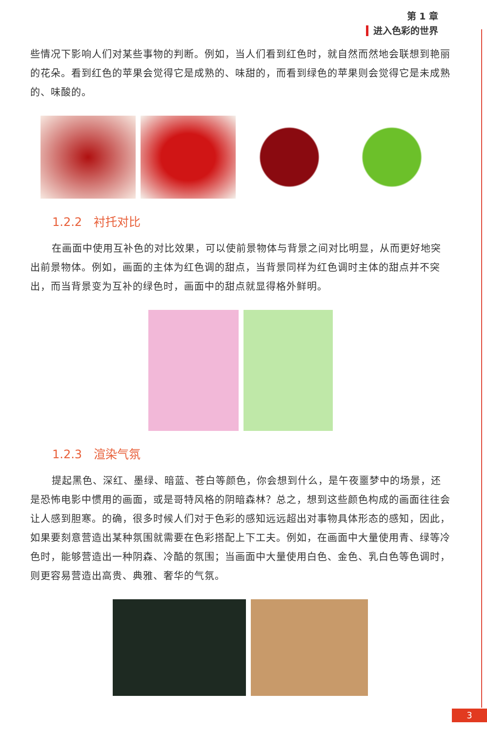第 1 章
进入色彩的世界
些情况下影响人们对某些事物的判断。例如，当人们看到红色时，就自然而然地会联想到艳丽的花朵。看到红色的苹果会觉得它是成熟的、味甜的，而看到绿色的苹果则会觉得它是未成熟的、味酸的。
1.2.2　衬托对比
在画面中使用互补色的对比效果，可以使前景物体与背景之间对比明显，从而更好地突出前景物体。例如，画面的主体为红色调的甜点，当背景同样为红色调时主体的甜点并不突出，而当背景变为互补的绿色时，画面中的甜点就显得格外鲜明。
1.2.3　渲染气氛
提起黑色、深红、墨绿、暗蓝、苍白等颜色，你会想到什么，是午夜噩梦中的场景，还是恐怖电影中惯用的画面，或是哥特风格的阴暗森林？总之，想到这些颜色构成的画面往往会让人感到胆寒。的确，很多时候人们对于色彩的感知远远超出对事物具体形态的感知，因此，如果要刻意营造出某种氛围就需要在色彩搭配上下工夫。例如，在画面中大量使用青、绿等冷色时，能够营造出一种阴森、冷酷的氛围；当画面中大量使用白色、金色、乳白色等色调时，则更容易营造出高贵、典雅、奢华的气氛。
3